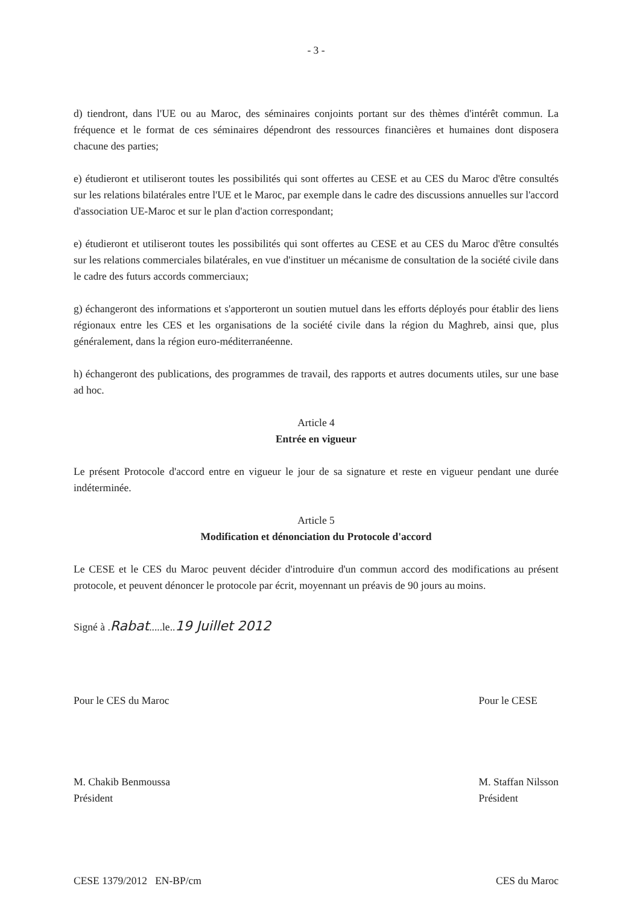- 3 -
d) tiendront, dans l'UE ou au Maroc, des séminaires conjoints portant sur des thèmes d'intérêt commun. La fréquence et le format de ces séminaires dépendront des ressources financières et humaines dont disposera chacune des parties;
e) étudieront et utiliseront toutes les possibilités qui sont offertes au CESE et au CES du Maroc d'être consultés sur les relations bilatérales entre l'UE et le Maroc, par exemple dans le cadre des discussions annuelles sur l'accord d'association UE-Maroc et sur le plan d'action correspondant;
e) étudieront et utiliseront toutes les possibilités qui sont offertes au CESE et au CES du Maroc d'être consultés sur les relations commerciales bilatérales, en vue d'instituer un mécanisme de consultation de la société civile dans le cadre des futurs accords commerciaux;
g) échangeront des informations et s'apporteront un soutien mutuel dans les efforts déployés pour établir des liens régionaux entre les CES et les organisations de la société civile dans la région du Maghreb, ainsi que, plus généralement, dans la région euro-méditerranéenne.
h) échangeront des publications, des programmes de travail, des rapports et autres documents utiles, sur une base ad hoc.
Article 4
Entrée en vigueur
Le présent Protocole d'accord entre en vigueur le jour de sa signature et reste en vigueur pendant une durée indéterminée.
Article 5
Modification et dénonciation du Protocole d'accord
Le CESE et le CES du Maroc peuvent décider d'introduire d'un commun accord des modifications au présent protocole, et peuvent dénoncer le protocole par écrit, moyennant un préavis de 90 jours au moins.
Signé à .Rabat.....le..19 Juillet 2012
Pour le CES du Maroc
M. Chakib Benmoussa
Président
Pour le CESE
M. Staffan Nilsson
Président
CESE 1379/2012 EN-BP/cm CES du Maroc